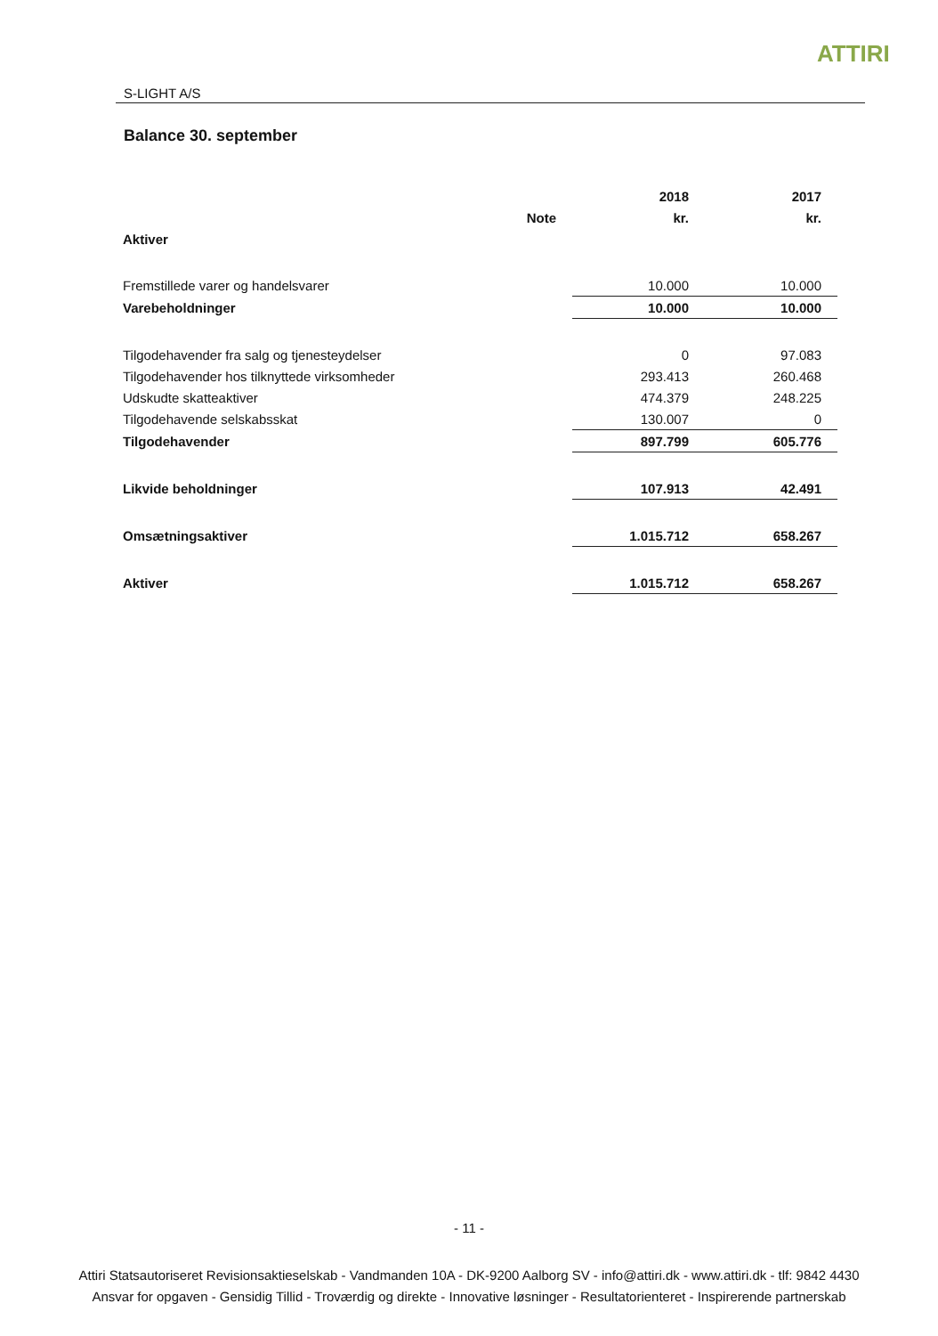ATTIRI
S-LIGHT A/S
Balance 30. september
| | | 2018 | 2017 |
| --- | --- | --- | --- |
| | Note | kr. | kr. |
| Aktiver | | | |
| Fremstillede varer og handelsvarer | | 10.000 | 10.000 |
| Varebeholdninger | | 10.000 | 10.000 |
| Tilgodehavender fra salg og tjenesteydelser | | 0 | 97.083 |
| Tilgodehavender hos tilknyttede virksomheder | | 293.413 | 260.468 |
| Udskudte skatteaktiver | | 474.379 | 248.225 |
| Tilgodehavende selskabsskat | | 130.007 | 0 |
| Tilgodehavender | | 897.799 | 605.776 |
| Likvide beholdninger | | 107.913 | 42.491 |
| Omsætningsaktiver | | 1.015.712 | 658.267 |
| Aktiver | | 1.015.712 | 658.267 |
- 11 -
Attiri Statsautoriseret Revisionsaktieselskab - Vandmanden 10A - DK-9200 Aalborg SV - info@attiri.dk - www.attiri.dk - tlf: 9842 4430
Ansvar for opgaven - Gensidig Tillid - Troværdig og direkte - Innovative løsninger - Resultatorienteret - Inspirerende partnerskab